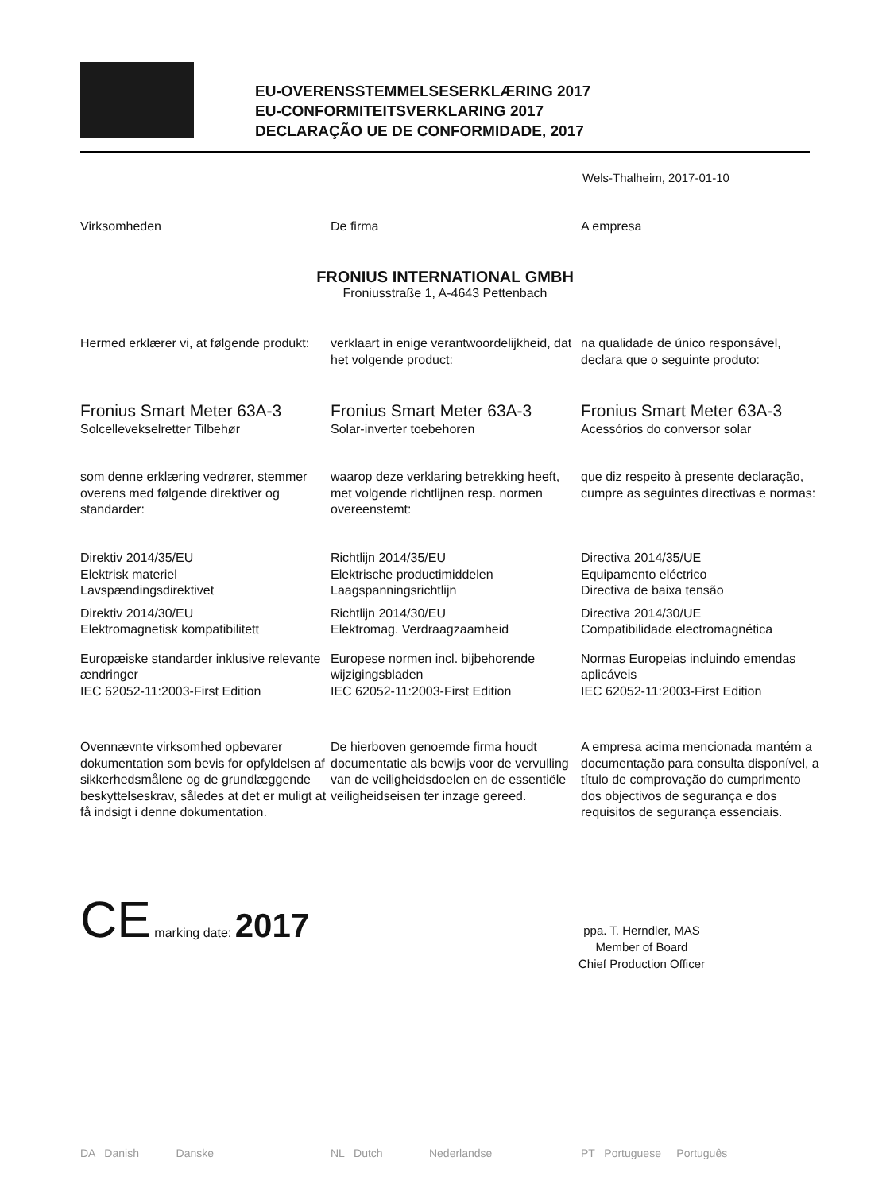EU-OVERENSSTEMMELSESERKLÆRING 2017
EU-CONFORMITEITSVERKLARING 2017
DECLARAÇÃO UE DE CONFORMIDADE, 2017
Wels-Thalheim, 2017-01-10
Virksomheden
De firma
A empresa
FRONIUS INTERNATIONAL GMBH
Froniusstraße 1, A-4643 Pettenbach
Hermed erklærer vi, at følgende produkt:
verklaart in enige verantwoordelijkheid, dat het volgende product:
na qualidade de único responsável, declara que o seguinte produto:
Fronius Smart Meter 63A-3
Solcellevekselretter Tilbehør
Fronius Smart Meter 63A-3
Solar-inverter toebehoren
Fronius Smart Meter 63A-3
Acessórios do conversor solar
som denne erklæring vedrører, stemmer overens med følgende direktiver og standarder:
waarop deze verklaring betrekking heeft, met volgende richtlijnen resp. normen overeenstemt:
que diz respeito à presente declaração, cumpre as seguintes directivas e normas:
Direktiv 2014/35/EU
Elektrisk materiel
Lavspændingsdirektivet
Direktiv 2014/30/EU
Elektromagnetisk kompatibilitett
Europæiske standarder inklusive relevante ændringer
IEC 62052-11:2003-First Edition
Richtlijn 2014/35/EU
Elektrische productimiddelen
Laagspanningsrichtlijn
Richtlijn 2014/30/EU
Elektromag. Verdraagzaamheid
Europese normen incl. bijbehorende wijzigingsbladen
IEC 62052-11:2003-First Edition
Directiva 2014/35/UE
Equipamento eléctrico
Directiva de baixa tensão
Directiva 2014/30/UE
Compatibilidade electromagnética
Normas Europeias incluindo emendas aplicáveis
IEC 62052-11:2003-First Edition
Ovennævnte virksomhed opbevarer dokumentation som bevis for opfyldelsen af sikkerhedsmålene og de grundlæggende beskyttelseskrav, således at det er muligt at få indsigt i denne dokumentation.
De hierboven genoemde firma houdt documentatie als bewijs voor de vervulling van de veiligheidsdoelen en de essentiële veiligheidseisen ter inzage gereed.
A empresa acima mencionada mantém a documentação para consulta disponível, a título de comprovação do cumprimento dos objectivos de segurança e dos requisitos de segurança essenciais.
CE marking date: 2017
ppa. T. Herndler, MAS
Member of Board
Chief Production Officer
DA Danish Danske
NL Dutch Nederlandse
PT Portuguese Português